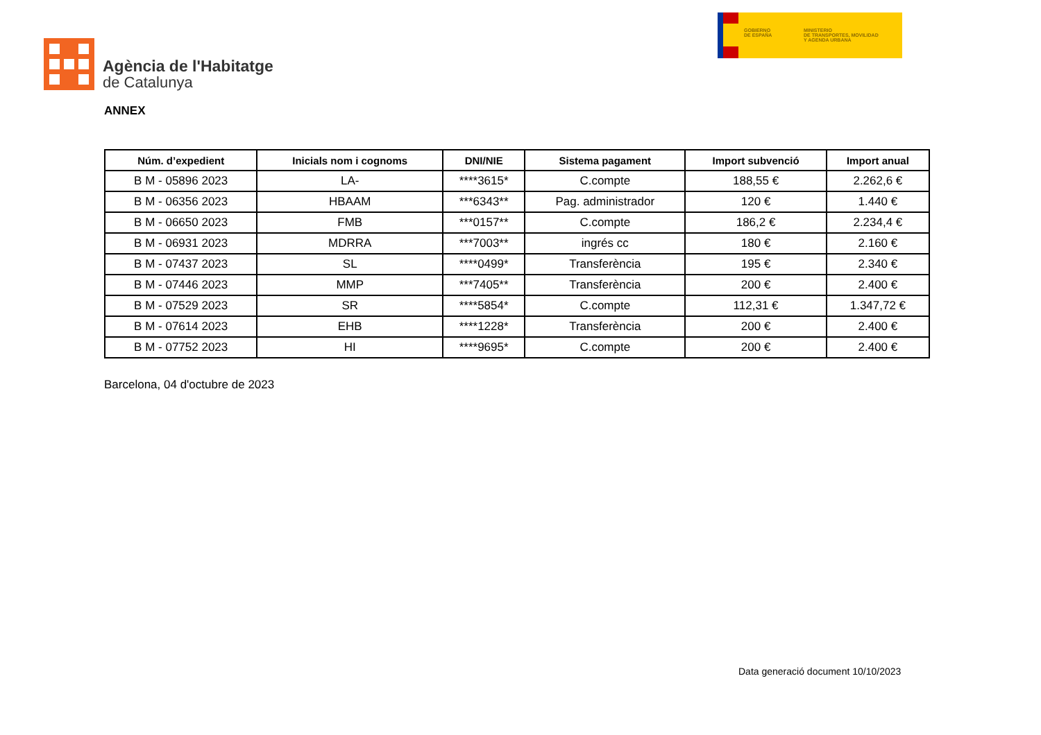Agència de l'Habitatge
de Catalunya
GOBIERNO
DE ESPAÑA
MINISTERIO
DE TRANSPORTES, MOVILIDAD
Y AGENDA URBANA
ANNEX
| Núm. d’expedient | Inicials nom i cognoms | DNI/NIE | Sistema pagament | Import subvenció | Import anual |
| --- | --- | --- | --- | --- | --- |
| B M - 05896 2023 | LA- | ****3615* | C.compte | 188,55 € | 2.262,6 € |
| B M - 06356 2023 | HBAAM | ***6343** | Pag. administrador | 120 € | 1.440 € |
| B M - 06650 2023 | FMB | ***0157** | C.compte | 186,2 € | 2.234,4 € |
| B M - 06931 2023 | MDRRA | ***7003** | ingrés cc | 180 € | 2.160 € |
| B M - 07437 2023 | SL | ****0499* | Transferència | 195 € | 2.340 € |
| B M - 07446 2023 | MMP | ***7405** | Transferència | 200 € | 2.400 € |
| B M - 07529 2023 | SR | ****5854* | C.compte | 112,31 € | 1.347,72 € |
| B M - 07614 2023 | EHB | ****1228* | Transferència | 200 € | 2.400 € |
| B M - 07752 2023 | HI | ****9695* | C.compte | 200 € | 2.400 € |
Barcelona, 04 d'octubre de 2023
Data generació document 10/10/2023